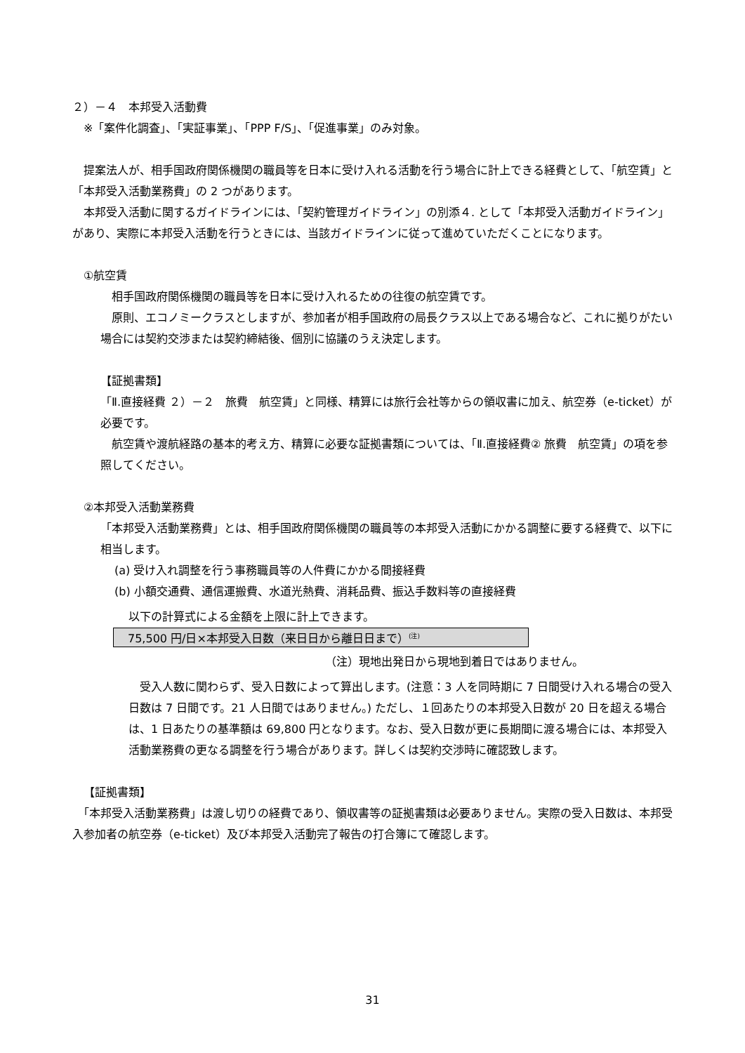２）－４　本邦受入活動費
※「案件化調査」、「実証事業」、「PPP F/S」、「促進事業」のみ対象。
　提案法人が、相手国政府関係機関の職員等を日本に受け入れる活動を行う場合に計上できる経費として、「航空賃」と「本邦受入活動業務費」の 2 つがあります。
　本邦受入活動に関するガイドラインには、「契約管理ガイドライン」の別添４. として「本邦受入活動ガイドライン」があり、実際に本邦受入活動を行うときには、当該ガイドラインに従って進めていただくことになります。
①航空賃
　相手国政府関係機関の職員等を日本に受け入れるための往復の航空賃です。
　原則、エコノミークラスとしますが、参加者が相手国政府の局長クラス以上である場合など、これに拠りがたい場合には契約交渉または契約締結後、個別に協議のうえ決定します。
【証拠書類】
「Ⅱ.直接経費 ２）－２　旅費　航空賃」と同様、精算には旅行会社等からの領収書に加え、航空券（e-ticket）が必要です。
　航空賃や渡航経路の基本的考え方、精算に必要な証拠書類については、「Ⅱ.直接経費② 旅費　航空賃」の項を参照してください。
②本邦受入活動業務費
「本邦受入活動業務費」とは、相手国政府関係機関の職員等の本邦受入活動にかかる調整に要する経費で、以下に相当します。
(a) 受け入れ調整を行う事務職員等の人件費にかかる間接経費
(b) 小額交通費、通信運搬費、水道光熱費、消耗品費、振込手数料等の直接経費
以下の計算式による金額を上限に計上できます。
75,500 円/日×本邦受入日数（来日日から離日日まで）<sup>(注)</sup>
（注）現地出発日から現地到着日ではありません。
　受入人数に関わらず、受入日数によって算出します。(注意：3 人を同時期に 7 日間受け入れる場合の受入日数は 7 日間です。21 人日間ではありません。) ただし、１回あたりの本邦受入日数が 20 日を超える場合は、1 日あたりの基準額は 69,800 円となります。なお、受入日数が更に長期間に渡る場合には、本邦受入活動業務費の更なる調整を行う場合があります。詳しくは契約交渉時に確認致します。
【証拠書類】
　「本邦受入活動業務費」は渡し切りの経費であり、領収書等の証拠書類は必要ありません。実際の受入日数は、本邦受入参加者の航空券（e-ticket）及び本邦受入活動完了報告の打合簿にて確認します。
31